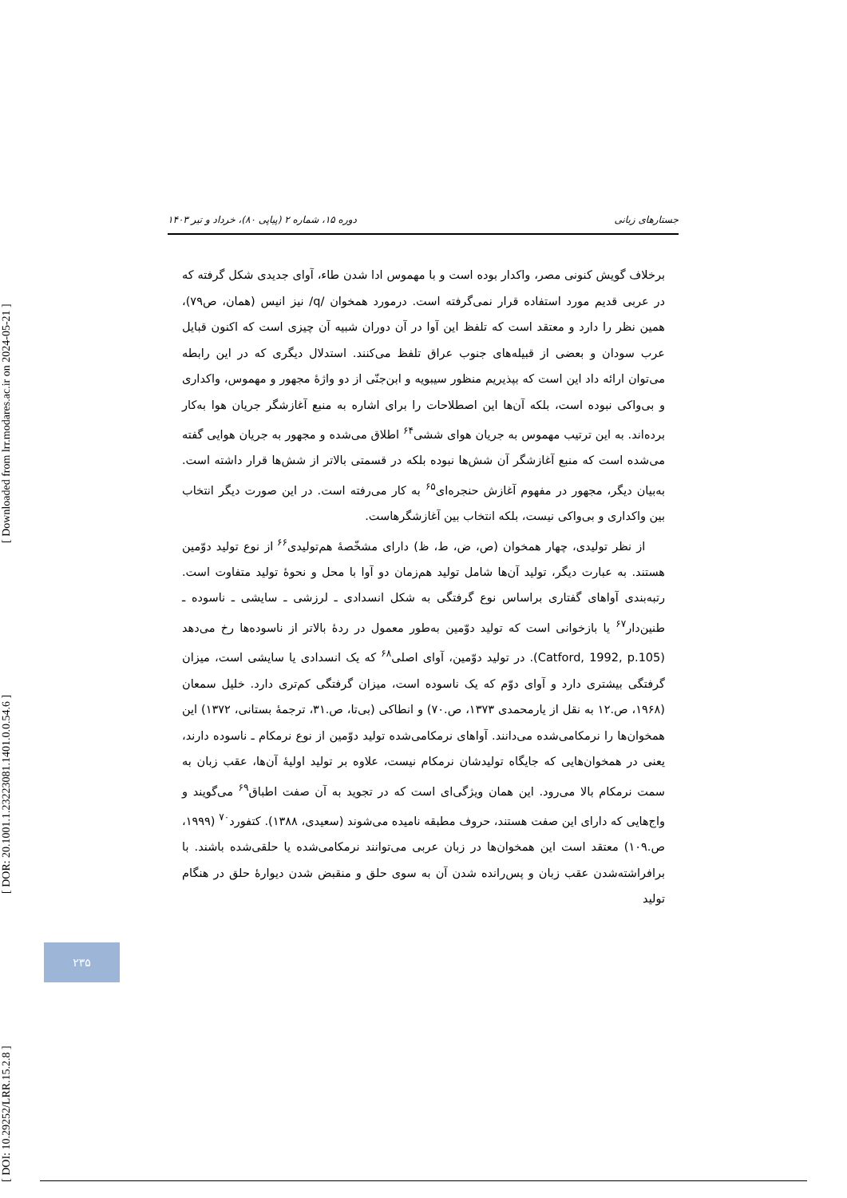[ DOI: 10.29252/LRR.15.2.8 ] [ DOR: 20.1001.1.23223081.1401.0.0.54.6 ] [ Downloaded from lrr.modares.ac.ir on 2024-05-21 ]
جستارهای زبانی دوره ۱۵، شماره ۲ (پیاپی ۸۰)، خرداد و تیر ۱۴۰۳
برخلاف گویش کنونی مصر، واکدار بوده است و با مهموس ادا شدن طاء، آوای جدیدی شکل گرفته که در عربی قدیم مورد استفاده قرار نمی‌گرفته است. درمورد همخوان /q/ نیز انیس (همان، ص۷۹)، همین نظر را دارد و معتقد است که تلفظ این آوا در آن دوران شبیه آن چیزی است که اکنون قبایل عرب سودان و بعضی از قبیله‌های جنوب عراق تلفظ می‌کنند. استدلال دیگری که در این رابطه می‌توان ارائه داد این است که بپذیریم منظور سیبویه و ابن‌جنّی از دو واژهٔ مجهور و مهموس، واکداری و بی‌واکی نبوده است، بلکه آن‌ها این اصطلاحات را برای اشاره به منبع آغازشگر جریان هوا به‌کار برده‌اند. به این ترتیب مهموس به جریان هوای ششی<sup>۶۴</sup> اطلاق می‌شده و مجهور به جریان هوایی گفته می‌شده است که منبع آغازشگر آن شش‌ها نبوده بلکه در قسمتی بالاتر از شش‌ها قرار داشته است. به‌بیان دیگر، مجهور در مفهوم آغازش حنجره‌ای<sup>۶۵</sup> به کار می‌رفته است. در این صورت دیگر انتخاب بین واکداری و بی‌واکی نیست، بلکه انتخاب بین آغازشگرهاست.
از نظر تولیدی، چهار همخوان (ص، ض، ط، ظ) دارای مشخّصهٔ هم‌تولیدی<sup>۶۶</sup> از نوع تولید دوّمین هستند. به عبارت دیگر، تولید آن‌ها شامل تولید هم‌زمان دو آوا با محل و نحوهٔ تولید متفاوت است. رتبه‌بندی آواهای گفتاری براساس نوع گرفتگی به شکل انسدادی ـ لرزشی ـ سایشی ـ ناسوده ـ طنین‌دار<sup>۶۷</sup> یا بازخوانی است که تولید دوّمین به‌طور معمول در ردهٔ بالاتر از ناسوده‌ها رخ می‌دهد (Catford, 1992, p.105). در تولید دوّمین، آوای اصلی<sup>۶۸</sup> که یک انسدادی یا سایشی است، میزان گرفتگی بیشتری دارد و آوای دوّم که یک ناسوده است، میزان گرفتگی کم‌تری دارد. خلیل سمعان (۱۹۶۸، ص.۱۲ به نقل از یارمحمدی ۱۳۷۳، ص.۷۰) و انطاکی (بی‌تا، ص.۳۱، ترجمهٔ بستانی، ۱۳۷۲) این همخوان‌ها را نرمکامی‌شده می‌دانند. آواهای نرمکامی‌شده تولید دوّمین از نوع نرمکام ـ ناسوده دارند، یعنی در همخوان‌هایی که جایگاه تولیدشان نرمکام نیست، علاوه بر تولید اولیهٔ آن‌ها، عقب زبان به سمت نرمکام بالا می‌رود. این همان ویژگی‌ای است که در تجوید به آن صفت اطباق<sup>۶۹</sup> می‌گویند و واج‌هایی که دارای این صفت هستند، حروف مطبقه نامیده می‌شوند (سعیدی، ۱۳۸۸). کتفورد<sup>۷۰</sup> (۱۹۹۹، ص.۱۰۹) معتقد است این همخوان‌ها در زبان عربی می‌توانند نرمکامی‌شده یا حلقی‌شده باشند. با برافراشته‌شدن عقب زبان و پس‌رانده شدن آن به سوی حلق و منقبض شدن دیوارهٔ حلق در هنگام تولید
۲۳۵